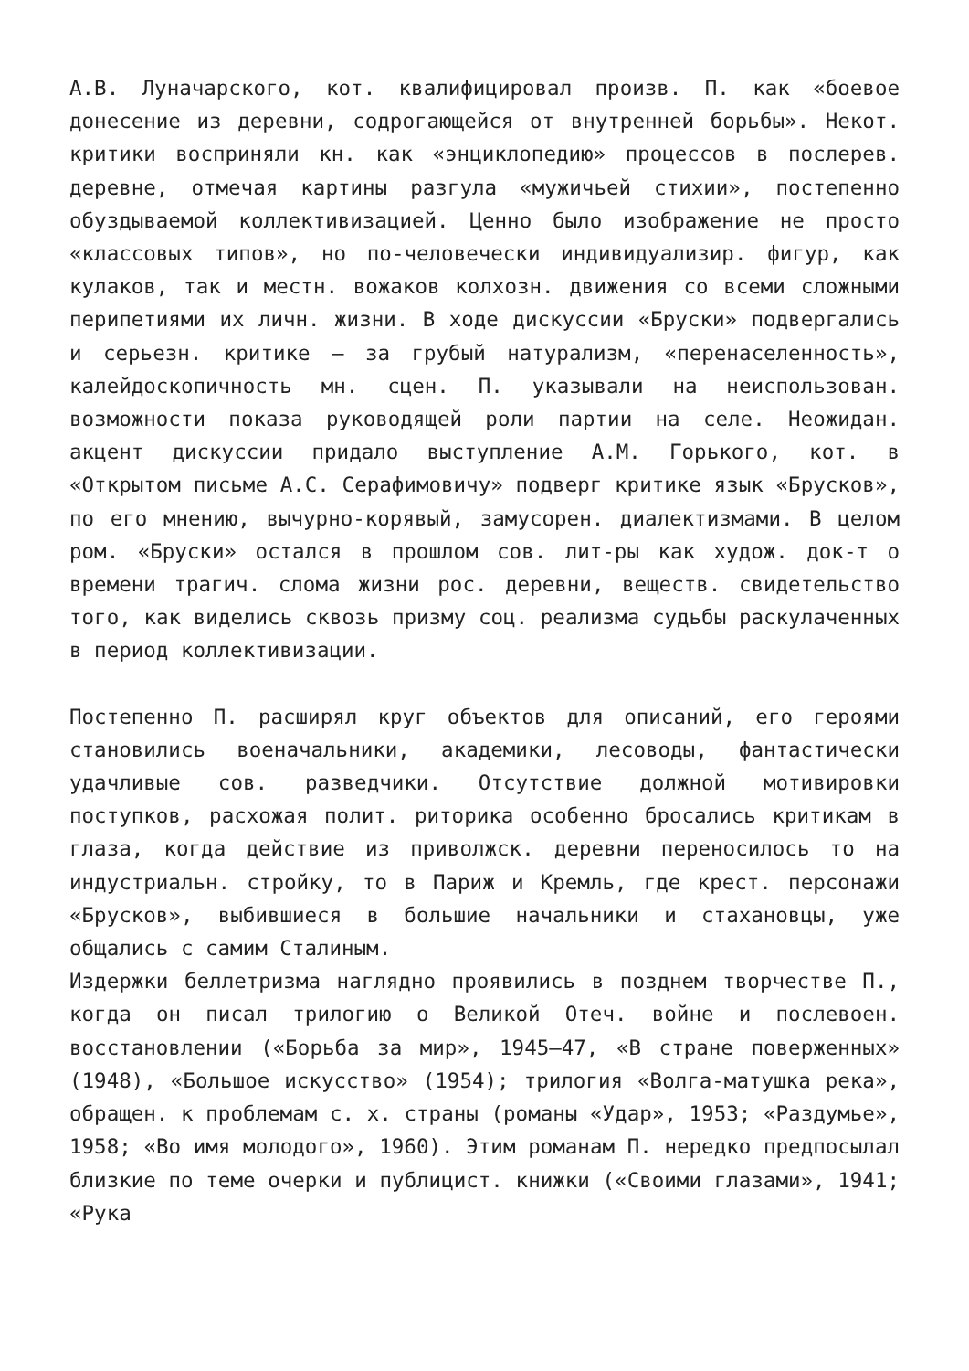А.В. Луначарского, кот. квалифицировал произв. П. как «боевое донесение из деревни, содрогающейся от внутренней борьбы». Некот. критики восприняли кн. как «энциклопедию» процессов в послерев. деревне, отмечая картины разгула «мужичьей стихии», постепенно обуздываемой коллективизацией. Ценно было изображение не просто «классовых типов», но по-человечески индивидуализир. фигур, как кулаков, так и местн. вожаков колхозн. движения со всеми сложными перипетиями их личн. жизни. В ходе дискуссии «Бруски» подвергались и серьезн. критике — за грубый натурализм, «перенаселенность», калейдоскопичность мн. сцен. П. указывали на неиспользован. возможности показа руководящей роли партии на селе. Неожидан. акцент дискуссии придало выступление А.М. Горького, кот. в «Открытом письме А.С. Серафимовичу» подверг критике язык «Брусков», по его мнению, вычурно-корявый, замусорен. диалектизмами. В целом ром. «Бруски» остался в прошлом сов. лит-ры как худож. док-т о времени трагич. слома жизни рос. деревни, веществ. свидетельство того, как виделись сквозь призму соц. реализма судьбы раскулаченных в период коллективизации.
Постепенно П. расширял круг объектов для описаний, его героями становились военачальники, академики, лесоводы, фантастически удачливые сов. разведчики. Отсутствие должной мотивировки поступков, расхожая полит. риторика особенно бросались критикам в глаза, когда действие из приволжск. деревни переносилось то на индустриальн. стройку, то в Париж и Кремль, где крест. персонажи «Брусков», выбившиеся в большие начальники и стахановцы, уже общались с самим Сталиным.
Издержки беллетризма наглядно проявились в позднем творчестве П., когда он писал трилогию о Великой Отеч. войне и послевоен. восстановлении («Борьба за мир», 1945—47, «В стране поверженных» (1948), «Большое искусство» (1954); трилогия «Волга-матушка река», обращен. к проблемам с. х. страны (романы «Удар», 1953; «Раздумье», 1958; «Во имя молодого», 1960). Этим романам П. нередко предпосылал близкие по теме очерки и публицист. книжки («Своими глазами», 1941; «Рука